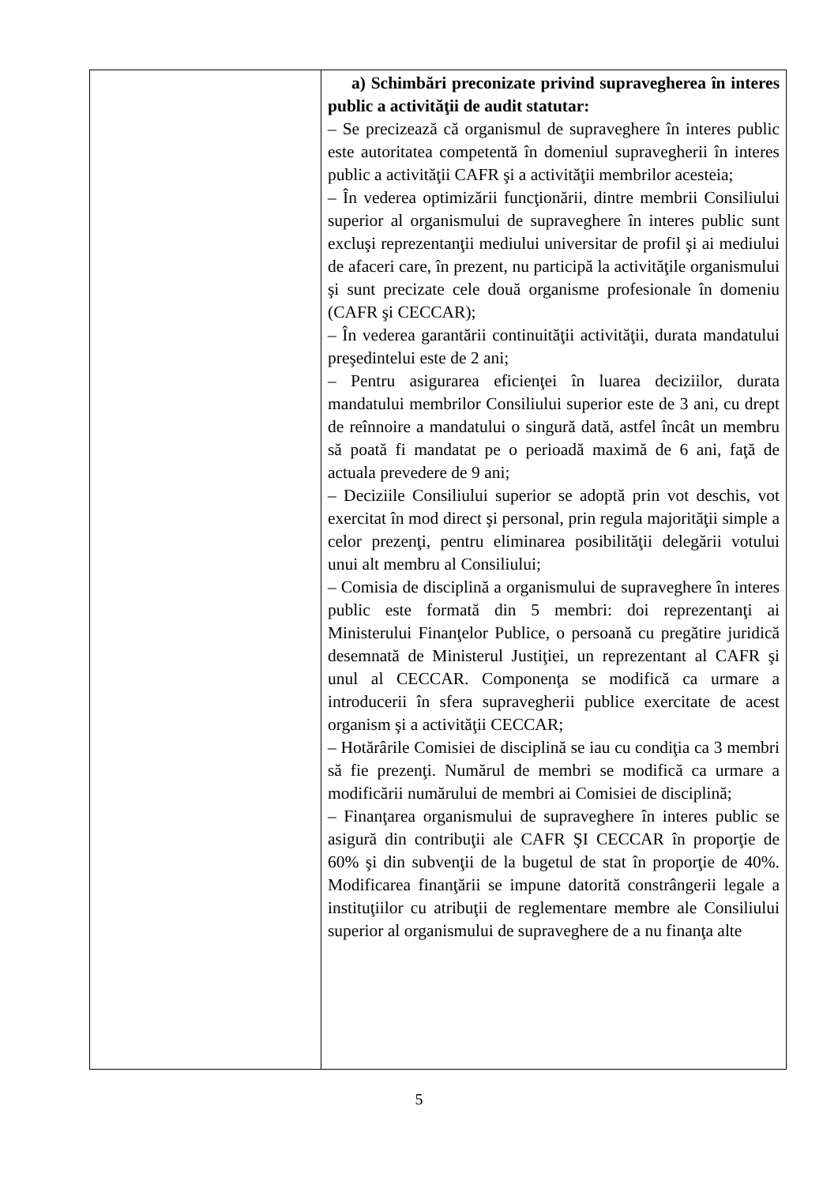| | a) Schimbări preconizate privind supravegherea în interes public a activităţii de audit statutar: – Se precizează că organismul de supraveghere în interes public este autoritatea competentă în domeniul supravegherii în interes public a activităţii CAFR şi a activităţii membrilor acesteia; – În vederea optimizării funcţionării, dintre membrii Consiliului superior al organismului de supraveghere în interes public sunt excluşi reprezentanţii mediului universitar de profil şi ai mediului de afaceri care, în prezent, nu participă la activităţile organismului şi sunt precizate cele două organisme profesionale în domeniu (CAFR şi CECCAR); – În vederea garantării continuităţii activităţii, durata mandatului preşedintelui este de 2 ani; – Pentru asigurarea eficienţei în luarea deciziilor, durata mandatului membrilor Consiliului superior este de 3 ani, cu drept de reînnoire a mandatului o singură dată, astfel încât un membru să poată fi mandatat pe o perioadă maximă de 6 ani, faţă de actuala prevedere de 9 ani; – Deciziile Consiliului superior se adoptă prin vot deschis, vot exercitat în mod direct şi personal, prin regula majorităţii simple a celor prezenţi, pentru eliminarea posibilităţii delegării votului unui alt membru al Consiliului; – Comisia de disciplină a organismului de supraveghere în interes public este formată din 5 membri: doi reprezentanţi ai Ministerului Finanţelor Publice, o persoană cu pregătire juridică desemnată de Ministerul Justiţiei, un reprezentant al CAFR şi unul al CECCAR. Componenţa se modifică ca urmare a introducerii în sfera supravegherii publice exercitate de acest organism şi a activităţii CECCAR; – Hotărârile Comisiei de disciplină se iau cu condiţia ca 3 membri să fie prezenţi. Numărul de membri se modifică ca urmare a modificării numărului de membri ai Comisiei de disciplină; – Finanţarea organismului de supraveghere în interes public se asigură din contribuţii ale CAFR ŞI CECCAR în proporţie de 60% şi din subvenţii de la bugetul de stat în proporţie de 40%. Modificarea finanţării se impune datorită constrângerii legale a instituţiilor cu atribuţii de reglementare membre ale Consiliului superior al organismului de supraveghere de a nu finanţa alte |
5